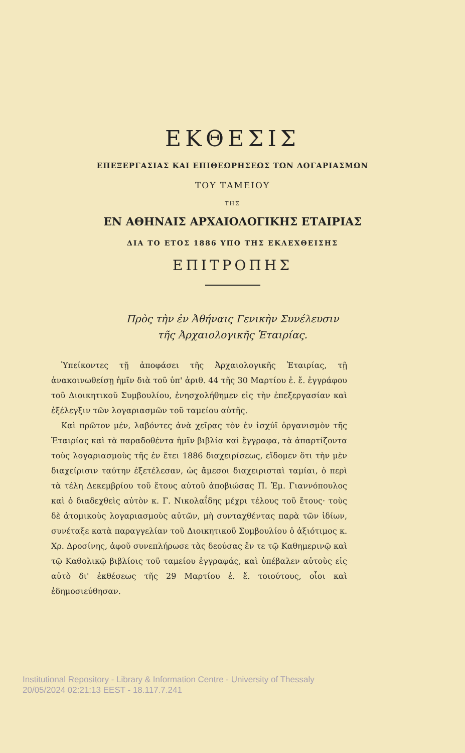ΕΚΘΕΣΙΣ
ΕΠΕΞΕΡΓΑΣΙΑΣ ΚΑΙ ΕΠΙΘΕΩΡΗΣΕΩΣ ΤΩΝ ΛΟΓΑΡΙΑΣΜΩΝ
ΤΟΥ ΤΑΜΕΙΟΥ
ΤΗΣ
ΕΝ ΑΘΗΝΑΙΣ ΑΡΧΑΙΟΛΟΓΙΚΗΣ ΕΤΑΙΡΙΑΣ
ΔΙΑ ΤΟ ΕΤΟΣ 1886 ΥΠΟ ΤΗΣ ΕΚΛΕΧΘΕΙΣΗΣ
ΕΠΙΤΡΟΠΗΣ
Πρὸς τὴν ἐν Ἀθήναις Γενικὴν Συνέλευσιν
τῆς Ἀρχαιολογικῆς Ἑταιρίας.
Ὑπείκοντες τῇ ἀποφάσει τῆς Ἀρχαιολογικῆς Ἑταιρίας, τῇ ἀνακοινωθείσῃ ἡμῖν διὰ τοῦ ὑπ' ἀριθ. 44 τῆς 30 Μαρτίου ἐ. ἔ. ἐγγράφου τοῦ Διοικητικοῦ Συμβουλίου, ἐνησχολήθημεν εἰς τὴν ἐπεξεργασίαν καὶ ἐξέλεγξιν τῶν λογαριασμῶν τοῦ ταμείου αὐτῆς.
Καὶ πρῶτον μέν, λαβόντες ἀνὰ χεῖρας τὸν ἐν ἰσχύϊ ὀργανισμὸν τῆς Ἑταιρίας καὶ τὰ παραδοθέντα ἡμῖν βιβλία καὶ ἔγγραφα, τὰ ἀπαρτίζοντα τοὺς λογαριασμοὺς τῆς ἐν ἔτει 1886 διαχειρίσεως, εἴδομεν ὅτι τὴν μὲν διαχείρισιν ταύτην ἐξετέλεσαν, ὡς ἄμεσοι διαχειρισταὶ ταμίαι, ὁ περὶ τὰ τέλη Δεκεμβρίου τοῦ ἔτους αὐτοῦ ἀποβιώσας Π. Ἐμ. Γιαννόπουλος καὶ ὁ διαδεχθεὶς αὐτὸν κ. Γ. Νικολαΐδης μέχρι τέλους τοῦ ἔτους· τοὺς δὲ ἀτομικοὺς λογαριασμοὺς αὐτῶν, μὴ συνταχθέντας παρὰ τῶν ἰδίων, συνέταξε κατὰ παραγγελίαν τοῦ Διοικητικοῦ Συμβουλίου ὁ ἀξιότιμος κ. Χρ. Δροσίνης, ἀφοῦ συνεπλήρωσε τὰς δεούσας ἔν τε τῷ Καθημερινῷ καὶ τῷ Καθολικῷ βιβλίοις τοῦ ταμείου ἐγγραφάς, καὶ ὑπέβαλεν αὐτοὺς εἰς αὐτὸ δι' ἐκθέσεως τῆς 29 Μαρτίου ἐ. ἔ. τοιούτους, οἷοι καὶ ἐδημοσιεύθησαν.
Institutional Repository - Library & Information Centre - University of Thessaly
20/05/2024 02:21:13 EEST - 18.117.7.241